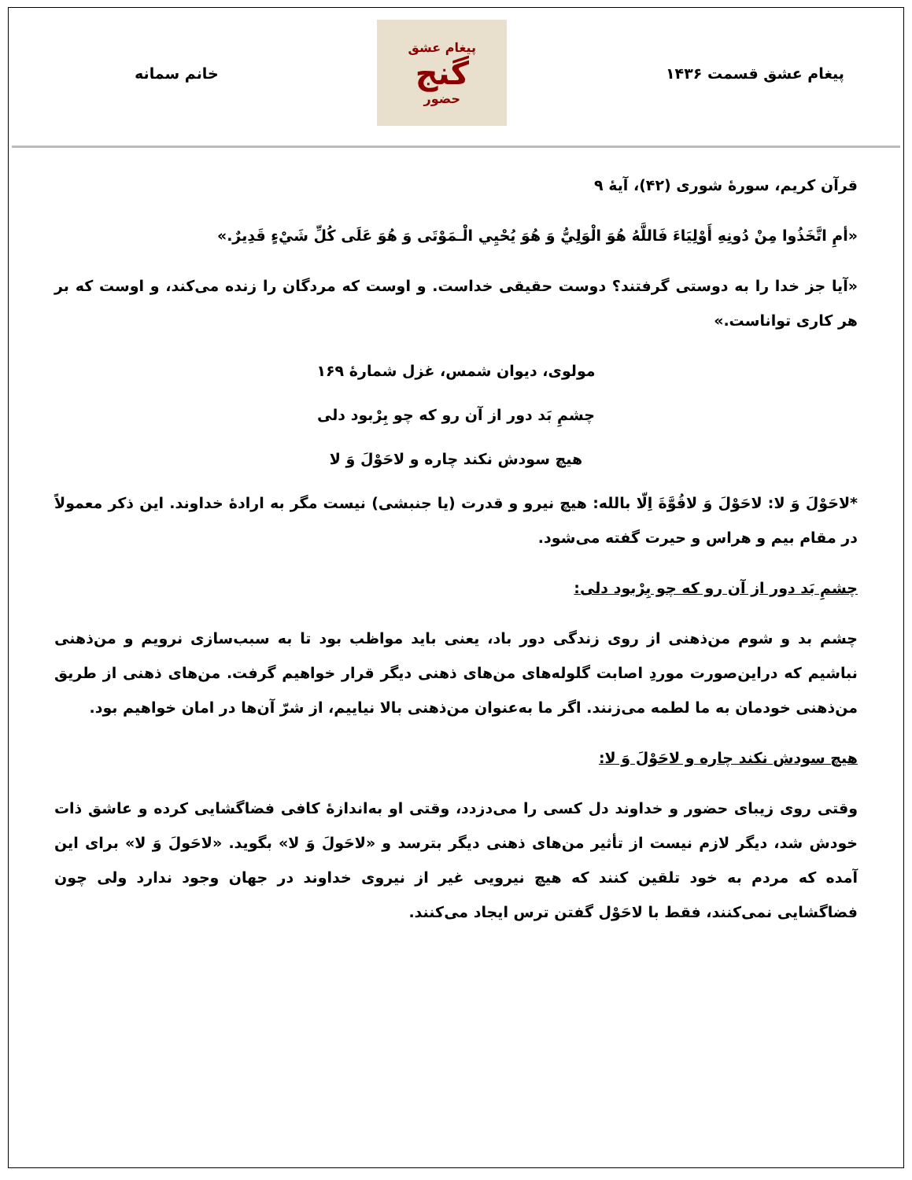پیغام عشق قسمت ۱۴۳۶
پیغام عشق
گنج
حضور
خانم سمانه
قرآن کریم، سورهٔ شوری (۴۲)، آیهٔ ۹
«أمِ اتَّخَذُوا مِنْ دُونِهِ أَوْلِيَاءَ فَاللَّهُ هُوَ الْوَلِيُّ وَ هُوَ يُحْيِي الْـمَوْتَى وَ هُوَ عَلَى كُلِّ شَيْءٍ قَدِيرٌ.»
«آیا جز خدا را به دوستی گرفتند؟ دوست حقیقی خداست. و اوست که مردگان را زنده می‌کند، و اوست که بر هر کاری تواناست.»
مولوی، دیوان شمس، غزل شمارهٔ ۱۶۹
چشمِ بَد دور از آن رو که چو بِرْبود دلی
هیچ سودش نکند چاره و لاحَوْلَ وَ لا
*لاحَوْلَ وَ لا: لاحَوْلَ وَ لاقُوَّةَ اِلّا بالله: هیچ نیرو و قدرت (یا جنبشی) نیست مگر به ارادهٔ خداوند. این ذکر معمولاً در مقام بیم و هراس و حیرت گفته می‌شود.
چشمِ بَد دور از آن رو که چو بِرْبود دلی:
چشم بد و شوم من‌ذهنی از روی زندگی دور باد، یعنی باید مواظب بود تا به سبب‌سازی نرویم و من‌ذهنی نباشیم که دراین‌صورت موردِ اصابت گلوله‌های من‌های ذهنی دیگر قرار خواهیم گرفت. من‌های ذهنی از طریق من‌ذهنی خودمان به ما لطمه می‌زنند. اگر ما به‌عنوان من‌ذهنی بالا نیاییم، از شرّ آن‌ها در امان خواهیم بود.
هیچ سودش نکند چاره و لاحَوْلَ وَ لا:
وقتی روی زیبای حضور و خداوند دل کسی را می‌دزدد، وقتی او به‌اندازهٔ کافی فضاگشایی کرده و عاشق ذات خودش شد، دیگر لازم نیست از تأثیر من‌های ذهنی دیگر بترسد و «لاحَولَ وَ لا» بگوید. «لاحَولَ وَ لا» برای این آمده که مردم به خود تلقین کنند که هیچ نیرویی غیر از نیروی خداوند در جهان وجود ندارد ولی چون فضاگشایی نمی‌کنند، فقط با لاحَوْل گفتن ترس ایجاد می‌کنند.